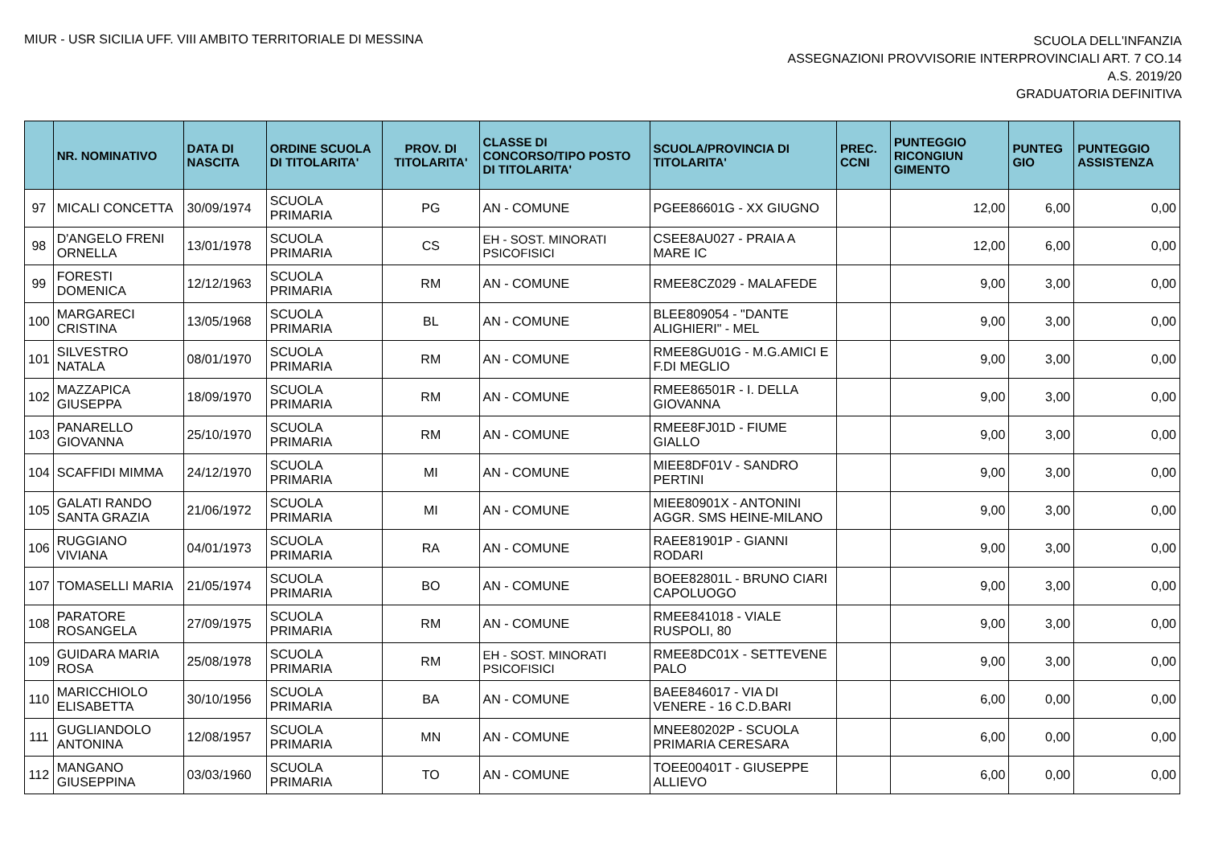MIUR - USR SICILIA UFF. VIII AMBITO TERRITORIALE DI MESSINA
SCUOLA DELL'INFANZIA
ASSEGNAZIONI PROVVISORIE INTERPROVINCIALI ART. 7 CO.14
A.S. 2019/20
GRADUATORIA DEFINITIVA
| | NR. NOMINATIVO | DATA DI NASCITA | ORDINE SCUOLA DI TITOLARITA' | PROV. DI TITOLARITA' | CLASSE DI CONCORSO/TIPO POSTO DI TITOLARITA' | SCUOLA/PROVINCIA DI TITOLARITA' | PREC. CCNI | PUNTEGGIO RICONGIUN GIMENTO | PUNTEG GIO | PUNTEGGIO ASSISTENZA |
| --- | --- | --- | --- | --- | --- | --- | --- | --- | --- | --- |
| 97 | MICALI CONCETTA | 30/09/1974 | SCUOLA PRIMARIA | PG | AN - COMUNE | PGEE86601G - XX GIUGNO | | 12,00 | 6,00 | 0,00 |
| 98 | D'ANGELO FRENI ORNELLA | 13/01/1978 | SCUOLA PRIMARIA | CS | EH - SOST. MINORATI PSICOFISICI | CSEE8AU027 - PRAIA A MARE IC | | 12,00 | 6,00 | 0,00 |
| 99 | FORESTI DOMENICA | 12/12/1963 | SCUOLA PRIMARIA | RM | AN - COMUNE | RMEE8CZ029 - MALAFEDE | | 9,00 | 3,00 | 0,00 |
| 100 | MARGARECI CRISTINA | 13/05/1968 | SCUOLA PRIMARIA | BL | AN - COMUNE | BLEE809054 - "DANTE ALIGHIERI" - MEL | | 9,00 | 3,00 | 0,00 |
| 101 | SILVESTRO NATALA | 08/01/1970 | SCUOLA PRIMARIA | RM | AN - COMUNE | RMEE8GU01G - M.G.AMICI E F.DI MEGLIO | | 9,00 | 3,00 | 0,00 |
| 102 | MAZZAPICA GIUSEPPA | 18/09/1970 | SCUOLA PRIMARIA | RM | AN - COMUNE | RMEE86501R - I. DELLA GIOVANNA | | 9,00 | 3,00 | 0,00 |
| 103 | PANARELLO GIOVANNA | 25/10/1970 | SCUOLA PRIMARIA | RM | AN - COMUNE | RMEE8FJ01D - FIUME GIALLO | | 9,00 | 3,00 | 0,00 |
| 104 | SCAFFIDI MIMMA | 24/12/1970 | SCUOLA PRIMARIA | MI | AN - COMUNE | MIEE8DF01V - SANDRO PERTINI | | 9,00 | 3,00 | 0,00 |
| 105 | GALATI RANDO SANTA GRAZIA | 21/06/1972 | SCUOLA PRIMARIA | MI | AN - COMUNE | MIEE80901X - ANTONINI AGGR. SMS HEINE-MILANO | | 9,00 | 3,00 | 0,00 |
| 106 | RUGGIANO VIVIANA | 04/01/1973 | SCUOLA PRIMARIA | RA | AN - COMUNE | RAEE81901P - GIANNI RODARI | | 9,00 | 3,00 | 0,00 |
| 107 | TOMASELLI MARIA | 21/05/1974 | SCUOLA PRIMARIA | BO | AN - COMUNE | BOEE82801L - BRUNO CIARI CAPOLUOGO | | 9,00 | 3,00 | 0,00 |
| 108 | PARATORE ROSANGELA | 27/09/1975 | SCUOLA PRIMARIA | RM | AN - COMUNE | RMEE841018 - VIALE RUSPOLI, 80 | | 9,00 | 3,00 | 0,00 |
| 109 | GUIDARA MARIA ROSA | 25/08/1978 | SCUOLA PRIMARIA | RM | EH - SOST. MINORATI PSICOFISICI | RMEE8DC01X - SETTEVENE PALO | | 9,00 | 3,00 | 0,00 |
| 110 | MARICCHIOLO ELISABETTA | 30/10/1956 | SCUOLA PRIMARIA | BA | AN - COMUNE | BAEE846017 - VIA DI VENERE - 16 C.D.BARI | | 6,00 | 0,00 | 0,00 |
| 111 | GUGLIANDOLO ANTONINA | 12/08/1957 | SCUOLA PRIMARIA | MN | AN - COMUNE | MNEE80202P - SCUOLA PRIMARIA CERESARA | | 6,00 | 0,00 | 0,00 |
| 112 | MANGANO GIUSEPPINA | 03/03/1960 | SCUOLA PRIMARIA | TO | AN - COMUNE | TOEE00401T - GIUSEPPE ALLIEVO | | 6,00 | 0,00 | 0,00 |